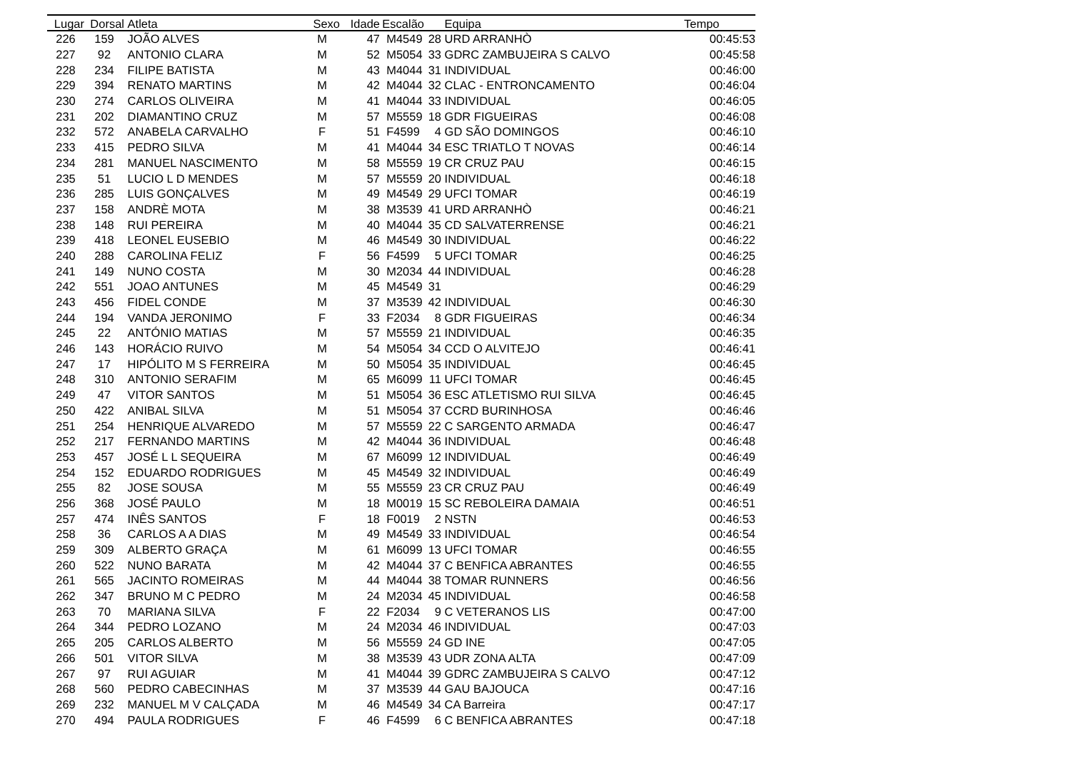| Lugar | Dorsal | Atleta | Sexo | Idade | Escalão | | Equipa | Tempo |
| --- | --- | --- | --- | --- | --- | --- | --- | --- |
| 226 | 159 | JOÃO ALVES | M | 47 | M4549 | 28 | URD ARRANHÒ | 00:45:53 |
| 227 | 92 | ANTONIO CLARA | M | 52 | M5054 | 33 | GDRC ZAMBUJEIRA S CALVO | 00:45:58 |
| 228 | 234 | FILIPE BATISTA | M | 43 | M4044 | 31 | INDIVIDUAL | 00:46:00 |
| 229 | 394 | RENATO MARTINS | M | 42 | M4044 | 32 | CLAC - ENTRONCAMENTO | 00:46:04 |
| 230 | 274 | CARLOS OLIVEIRA | M | 41 | M4044 | 33 | INDIVIDUAL | 00:46:05 |
| 231 | 202 | DIAMANTINO CRUZ | M | 57 | M5559 | 18 | GDR FIGUEIRAS | 00:46:08 |
| 232 | 572 | ANABELA CARVALHO | F | 51 | F4599 | 4 | GD SÃO DOMINGOS | 00:46:10 |
| 233 | 415 | PEDRO SILVA | M | 41 | M4044 | 34 | ESC TRIATLO T NOVAS | 00:46:14 |
| 234 | 281 | MANUEL NASCIMENTO | M | 58 | M5559 | 19 | CR CRUZ PAU | 00:46:15 |
| 235 | 51 | LUCIO L D MENDES | M | 57 | M5559 | 20 | INDIVIDUAL | 00:46:18 |
| 236 | 285 | LUIS GONÇALVES | M | 49 | M4549 | 29 | UFCI TOMAR | 00:46:19 |
| 237 | 158 | ANDRÈ MOTA | M | 38 | M3539 | 41 | URD ARRANHÒ | 00:46:21 |
| 238 | 148 | RUI PEREIRA | M | 40 | M4044 | 35 | CD SALVATERRENSE | 00:46:21 |
| 239 | 418 | LEONEL EUSEBIO | M | 46 | M4549 | 30 | INDIVIDUAL | 00:46:22 |
| 240 | 288 | CAROLINA FELIZ | F | 56 | F4599 | 5 | UFCI TOMAR | 00:46:25 |
| 241 | 149 | NUNO COSTA | M | 30 | M2034 | 44 | INDIVIDUAL | 00:46:28 |
| 242 | 551 | JOAO ANTUNES | M | 45 | M4549 | 31 | | 00:46:29 |
| 243 | 456 | FIDEL CONDE | M | 37 | M3539 | 42 | INDIVIDUAL | 00:46:30 |
| 244 | 194 | VANDA JERONIMO | F | 33 | F2034 | 8 | GDR FIGUEIRAS | 00:46:34 |
| 245 | 22 | ANTÓNIO MATIAS | M | 57 | M5559 | 21 | INDIVIDUAL | 00:46:35 |
| 246 | 143 | HORÁCIO RUIVO | M | 54 | M5054 | 34 | CCD O ALVITEJO | 00:46:41 |
| 247 | 17 | HIPÓLITO M S FERREIRA | M | 50 | M5054 | 35 | INDIVIDUAL | 00:46:45 |
| 248 | 310 | ANTONIO SERAFIM | M | 65 | M6099 | 11 | UFCI TOMAR | 00:46:45 |
| 249 | 47 | VITOR SANTOS | M | 51 | M5054 | 36 | ESC ATLETISMO RUI SILVA | 00:46:45 |
| 250 | 422 | ANIBAL SILVA | M | 51 | M5054 | 37 | CCRD BURINHOSA | 00:46:46 |
| 251 | 254 | HENRIQUE ALVAREDO | M | 57 | M5559 | 22 | C SARGENTO ARMADA | 00:46:47 |
| 252 | 217 | FERNANDO MARTINS | M | 42 | M4044 | 36 | INDIVIDUAL | 00:46:48 |
| 253 | 457 | JOSÉ L L SEQUEIRA | M | 67 | M6099 | 12 | INDIVIDUAL | 00:46:49 |
| 254 | 152 | EDUARDO RODRIGUES | M | 45 | M4549 | 32 | INDIVIDUAL | 00:46:49 |
| 255 | 82 | JOSE SOUSA | M | 55 | M5559 | 23 | CR CRUZ PAU | 00:46:49 |
| 256 | 368 | JOSÉ PAULO | M | 18 | M0019 | 15 | SC REBOLEIRA DAMAIA | 00:46:51 |
| 257 | 474 | INÊS SANTOS | F | 18 | F0019 | 2 | NSTN | 00:46:53 |
| 258 | 36 | CARLOS A A DIAS | M | 49 | M4549 | 33 | INDIVIDUAL | 00:46:54 |
| 259 | 309 | ALBERTO GRAÇA | M | 61 | M6099 | 13 | UFCI TOMAR | 00:46:55 |
| 260 | 522 | NUNO BARATA | M | 42 | M4044 | 37 | C BENFICA ABRANTES | 00:46:55 |
| 261 | 565 | JACINTO ROMEIRAS | M | 44 | M4044 | 38 | TOMAR RUNNERS | 00:46:56 |
| 262 | 347 | BRUNO M C PEDRO | M | 24 | M2034 | 45 | INDIVIDUAL | 00:46:58 |
| 263 | 70 | MARIANA SILVA | F | 22 | F2034 | 9 | C VETERANOS LIS | 00:47:00 |
| 264 | 344 | PEDRO LOZANO | M | 24 | M2034 | 46 | INDIVIDUAL | 00:47:03 |
| 265 | 205 | CARLOS ALBERTO | M | 56 | M5559 | 24 | GD INE | 00:47:05 |
| 266 | 501 | VITOR SILVA | M | 38 | M3539 | 43 | UDR ZONA ALTA | 00:47:09 |
| 267 | 97 | RUI AGUIAR | M | 41 | M4044 | 39 | GDRC ZAMBUJEIRA S CALVO | 00:47:12 |
| 268 | 560 | PEDRO CABECINHAS | M | 37 | M3539 | 44 | GAU BAJOUCA | 00:47:16 |
| 269 | 232 | MANUEL M V CALÇADA | M | 46 | M4549 | 34 | CA Barreira | 00:47:17 |
| 270 | 494 | PAULA RODRIGUES | F | 46 | F4599 | 6 | C BENFICA ABRANTES | 00:47:18 |